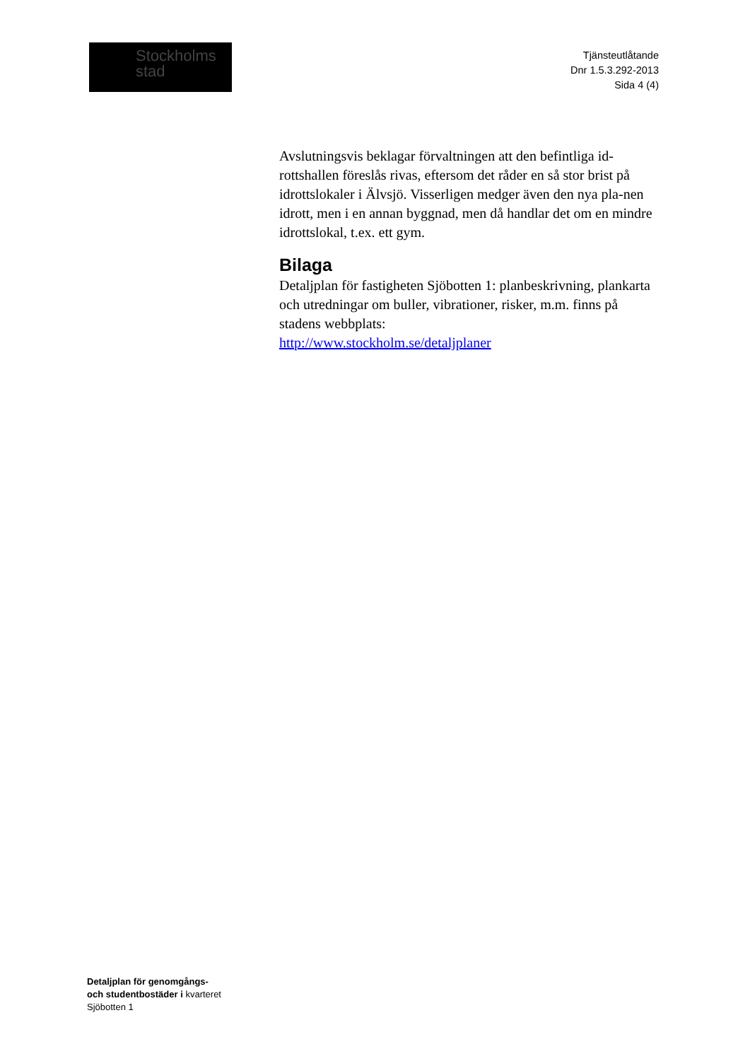Stockholms
stad
Tjänsteutlåtande
Dnr 1.5.3.292-2013
Sida 4 (4)
Avslutningsvis beklagar förvaltningen att den befintliga id-rottshallen föreslås rivas, eftersom det råder en så stor brist på idrottslokaler i Älvsjö. Visserligen medger även den nya pla-nen idrott, men i en annan byggnad, men då handlar det om en mindre idrottslokal, t.ex. ett gym.
Bilaga
Detaljplan för fastigheten Sjöbotten 1: planbeskrivning, plankarta och utredningar om buller, vibrationer, risker, m.m. finns på stadens webbplats:
http://www.stockholm.se/detaljplaner
Detaljplan för genomgångs-
och studentbostäder i kvarteret
Sjöbotten 1